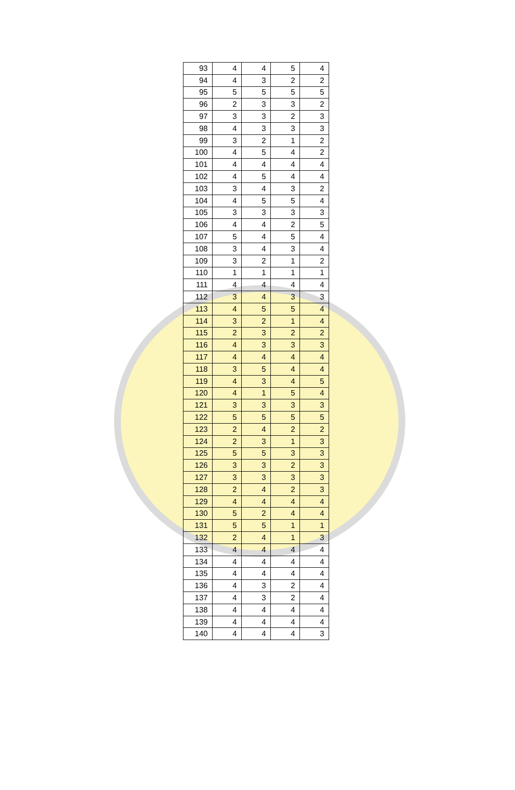| 93 | 4 | 4 | 5 | 4 |
| 94 | 4 | 3 | 2 | 2 |
| 95 | 5 | 5 | 5 | 5 |
| 96 | 2 | 3 | 3 | 2 |
| 97 | 3 | 3 | 2 | 3 |
| 98 | 4 | 3 | 3 | 3 |
| 99 | 3 | 2 | 1 | 2 |
| 100 | 4 | 5 | 4 | 2 |
| 101 | 4 | 4 | 4 | 4 |
| 102 | 4 | 5 | 4 | 4 |
| 103 | 3 | 4 | 3 | 2 |
| 104 | 4 | 5 | 5 | 4 |
| 105 | 3 | 3 | 3 | 3 |
| 106 | 4 | 4 | 2 | 5 |
| 107 | 5 | 4 | 5 | 4 |
| 108 | 3 | 4 | 3 | 4 |
| 109 | 3 | 2 | 1 | 2 |
| 110 | 1 | 1 | 1 | 1 |
| 111 | 4 | 4 | 4 | 4 |
| 112 | 3 | 4 | 3 | 3 |
| 113 | 4 | 5 | 5 | 4 |
| 114 | 3 | 2 | 1 | 4 |
| 115 | 2 | 3 | 2 | 2 |
| 116 | 4 | 3 | 3 | 3 |
| 117 | 4 | 4 | 4 | 4 |
| 118 | 3 | 5 | 4 | 4 |
| 119 | 4 | 3 | 4 | 5 |
| 120 | 4 | 1 | 5 | 4 |
| 121 | 3 | 3 | 3 | 3 |
| 122 | 5 | 5 | 5 | 5 |
| 123 | 2 | 4 | 2 | 2 |
| 124 | 2 | 3 | 1 | 3 |
| 125 | 5 | 5 | 3 | 3 |
| 126 | 3 | 3 | 2 | 3 |
| 127 | 3 | 3 | 3 | 3 |
| 128 | 2 | 4 | 2 | 3 |
| 129 | 4 | 4 | 4 | 4 |
| 130 | 5 | 2 | 4 | 4 |
| 131 | 5 | 5 | 1 | 1 |
| 132 | 2 | 4 | 1 | 3 |
| 133 | 4 | 4 | 4 | 4 |
| 134 | 4 | 4 | 4 | 4 |
| 135 | 4 | 4 | 4 | 4 |
| 136 | 4 | 3 | 2 | 4 |
| 137 | 4 | 3 | 2 | 4 |
| 138 | 4 | 4 | 4 | 4 |
| 139 | 4 | 4 | 4 | 4 |
| 140 | 4 | 4 | 4 | 3 |